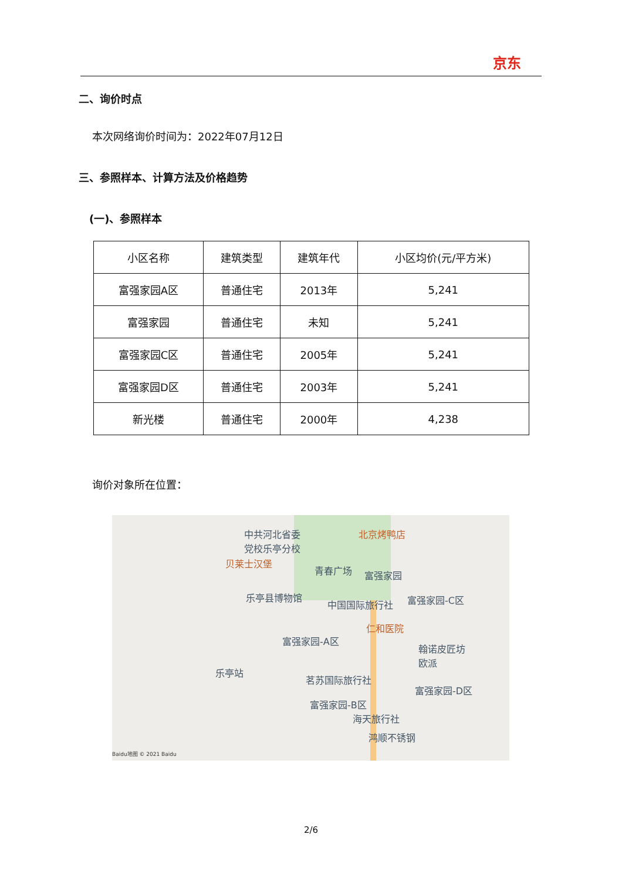京东
二、询价时点
本次网络询价时间为：2022年07月12日
三、参照样本、计算方法及价格趋势
(一)、参照样本
| 小区名称 | 建筑类型 | 建筑年代 | 小区均价(元/平方米) |
| --- | --- | --- | --- |
| 富强家园A区 | 普通住宅 | 2013年 | 5,241 |
| 富强家园 | 普通住宅 | 未知 | 5,241 |
| 富强家园C区 | 普通住宅 | 2005年 | 5,241 |
| 富强家园D区 | 普通住宅 | 2003年 | 5,241 |
| 新光楼 | 普通住宅 | 2000年 | 4,238 |
询价对象所在位置：
中共河北省委
党校乐亭分校
北京烤鸭店
贝莱士汉堡
青春广场 富强家园
乐亭县博物馆
中国国际旅行社 富强家园-C区
仁和医院
富强家园-A区
翰诺皮匠坊
欧派
乐亭站
茗苏国际旅行社
富强家园-D区
富强家园-B区
海天旅行社
鸿顺不锈钢
Baidu地图 © 2021 Baidu
2/6